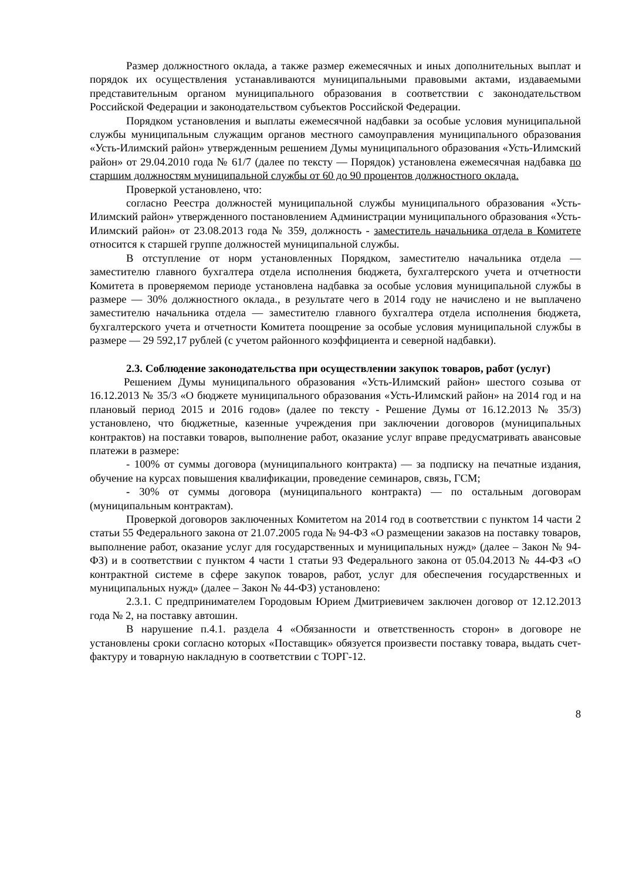Размер должностного оклада, а также размер ежемесячных и иных дополнительных выплат и порядок их осуществления устанавливаются муниципальными правовыми актами, издаваемыми представительным органом муниципального образования в соответствии с законодательством Российской Федерации и законодательством субъектов Российской Федерации.
Порядком установления и выплаты ежемесячной надбавки за особые условия муниципальной службы муниципальным служащим органов местного самоуправления муниципального образования «Усть-Илимский район» утвержденным решением Думы муниципального образования «Усть-Илимский район» от 29.04.2010 года № 61/7 (далее по тексту — Порядок) установлена ежемесячная надбавка по старшим должностям муниципальной службы от 60 до 90 процентов должностного оклада.
Проверкой установлено, что:
согласно Реестра должностей муниципальной службы муниципального образования «Усть-Илимский район» утвержденного постановлением Администрации муниципального образования «Усть-Илимский район» от 23.08.2013 года № 359, должность - заместитель начальника отдела в Комитете относится к старшей группе должностей муниципальной службы.
В отступление от норм установленных Порядком, заместителю начальника отдела — заместителю главного бухгалтера отдела исполнения бюджета, бухгалтерского учета и отчетности Комитета в проверяемом периоде установлена надбавка за особые условия муниципальной службы в размере — 30% должностного оклада., в результате чего в 2014 году не начислено и не выплачено заместителю начальника отдела — заместителю главного бухгалтера отдела исполнения бюджета, бухгалтерского учета и отчетности Комитета поощрение за особые условия муниципальной службы в размере — 29 592,17 рублей (с учетом районного коэффициента и северной надбавки).
2.3. Соблюдение законодательства при осуществлении закупок товаров, работ (услуг)
Решением Думы муниципального образования «Усть-Илимский район» шестого созыва от 16.12.2013 № 35/3 «О бюджете муниципального образования «Усть-Илимский район» на 2014 год и на плановый период 2015 и 2016 годов» (далее по тексту - Решение Думы от 16.12.2013 № 35/3) установлено, что бюджетные, казенные учреждения при заключении договоров (муниципальных контрактов) на поставки товаров, выполнение работ, оказание услуг вправе предусматривать авансовые платежи в размере:
- 100% от суммы договора (муниципального контракта) — за подписку на печатные издания, обучение на курсах повышения квалификации, проведение семинаров, связь, ГСМ;
- 30% от суммы договора (муниципального контракта) — по остальным договорам (муниципальным контрактам).
Проверкой договоров заключенных Комитетом на 2014 год в соответствии с пунктом 14 части 2 статьи 55 Федерального закона от 21.07.2005 года № 94-ФЗ «О размещении заказов на поставку товаров, выполнение работ, оказание услуг для государственных и муниципальных нужд» (далее – Закон № 94-ФЗ) и в соответствии с пунктом 4 части 1 статьи 93 Федерального закона от 05.04.2013 № 44-ФЗ «О контрактной системе в сфере закупок товаров, работ, услуг для обеспечения государственных и муниципальных нужд» (далее – Закон № 44-ФЗ) установлено:
2.3.1. С предпринимателем Городовым Юрием Дмитриевичем заключен договор от 12.12.2013 года № 2, на поставку автошин.
В нарушение п.4.1. раздела 4 «Обязанности и ответственность сторон» в договоре не установлены сроки согласно которых «Поставщик» обязуется произвести поставку товара, выдать счет-фактуру и товарную накладную в соответствии с ТОРГ-12.
8